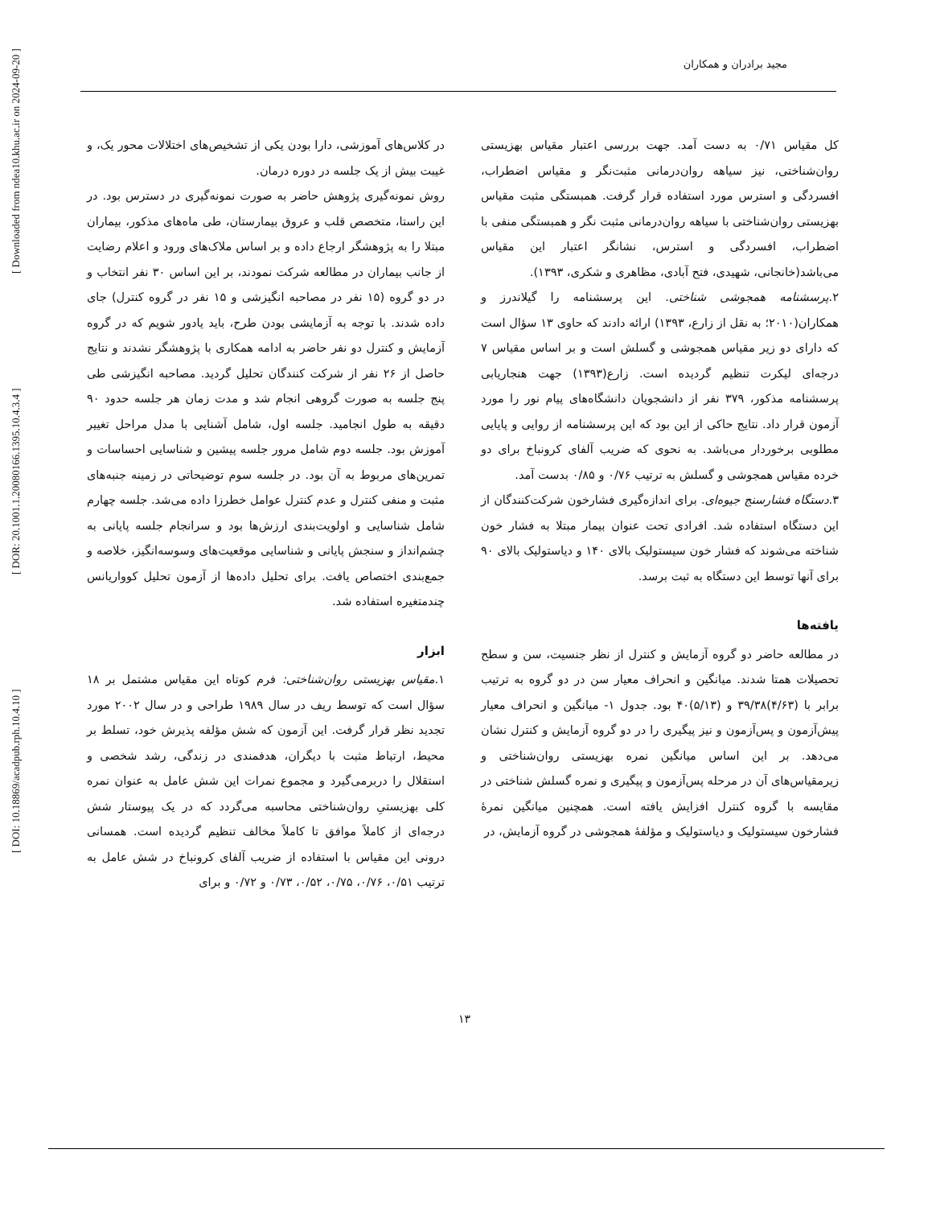مجید برادران و همکاران
[ DOI: 10.18869/acadpub.rph.10.4.10 ] [ DOR: 20.1001.1.20080166.1395.10.4.3.4 ] [ Downloaded from ndea10.khu.ac.ir on 2024-09-20 ]
در کلاس‌های آموزشی، دارا بودن یکی از تشخیص‌های اختلالات محور یک، و غیبت بیش از یک جلسه در دوره درمان.
روش نمونه‌گیری پژوهش حاضر به صورت نمونه‌گیری در دسترس بود. در این راستا، متخصص قلب و عروق بیمارستان، طی ماه‌های مذکور، بیماران مبتلا را به پژوهشگر ارجاع داده و بر اساس ملاک‌های ورود و اعلام رضایت از جانب بیماران در مطالعه شرکت نمودند، بر این اساس ۳۰ نفر انتخاب و در دو گروه (۱۵ نفر در مصاحبه انگیزشی و ۱۵ نفر در گروه کنترل) جای داده شدند. با توجه به آزمایشی بودن طرح، باید یادور شویم که در گروه آزمایش و کنترل دو نفر حاضر به ادامه همکاری با پژوهشگر نشدند و نتایج حاصل از ۲۶ نفر از شرکت کنندگان تحلیل گردید. مصاحبه انگیزشی طی پنج جلسه به صورت گروهی انجام شد و مدت زمان هر جلسه حدود ۹۰ دقیقه به طول انجامید. جلسه اول، شامل آشنایی با مدل مراحل تغییر آموزش بود. جلسه دوم شامل مرور جلسه پیشین و شناسایی احساسات و تمرین‌های مربوط به آن بود. در جلسه سوم توضیحاتی در زمینه جنبه‌های مثبت و منفی کنترل و عدم کنترل عوامل خطرزا داده می‌شد. جلسه چهارم شامل شناسایی و اولویت‌بندی ارزش‌ها بود و سرانجام جلسه پایانی به چشم‌انداز و سنجش پایانی و شناسایی موقعیت‌های وسوسه‌انگیز، خلاصه و جمع‌بندی اختصاص یافت. برای تحلیل داده‌ها از آزمون تحلیل کوواریانس چندمتغیره استفاده شد.
ابزار
۱.مقیاس بهزیستی روان‌شناختی: فرم کوتاه این مقیاس مشتمل بر ۱۸ سؤال است که توسط ریف در سال ۱۹۸۹ طراحی و در سال ۲۰۰۲ مورد تجدید نظر قرار گرفت. این آزمون که شش مؤلفه پذیرش خود، تسلط بر محیط، ارتباط مثبت با دیگران، هدفمندی در زندگی، رشد شخصی و استقلال را دربرمی‌گیرد و مجموع نمرات این شش عامل به عنوان نمره کلی بهزیستیِ روان‌شناختی محاسبه می‌گردد که در یک پیوستار شش درجه‌ای از کاملاً موافق تا کاملاً مخالف تنظیم گردیده است. همسانی درونی این مقیاس با استفاده از ضریب آلفای کرونباخ در شش عامل به ترتیب ۰/۵۱، ۰/۷۶، ۰/۷۵، ۰/۵۲، ۰/۷۳ و ۰/۷۲ و برای
کل مقیاس ۰/۷۱ به دست آمد. جهت بررسی اعتبار مقیاس بهزیستی روان‌شناختی، نیز سیاهه روان‌درمانی مثبت‌نگر و مقیاس اضطراب، افسردگی و استرس مورد استفاده قرار گرفت. همبستگی مثبت مقیاس بهزیستی روان‌شناختی با سیاهه روان‌درمانی مثبت نگر و همبستگی منفی با اضطراب، افسردگی و استرس، نشانگر اعتبار این مقیاس می‌باشد(خانجانی، شهیدی، فتح آبادی، مظاهری و شکری، ۱۳۹۳).
۲.پرسشنامه همجوشی شناختی. این پرسشنامه را گیلاندرز و همکاران(۲۰۱۰؛ به نقل از زارع، ۱۳۹۳) ارائه دادند که حاوی ۱۳ سؤال است که دارای دو زیر مقیاس همجوشی و گسلش است و بر اساس مقیاس ۷ درجه‌ای لیکرت تنظیم گردیده است. زارع(۱۳۹۳) جهت هنجاریابی پرسشنامه مذکور، ۳۷۹ نفر از دانشجویان دانشگاه‌های پیام نور را مورد آزمون قرار داد. نتایج حاکی از این بود که این پرسشنامه از روایی و پایایی مطلوبی برخوردار می‌باشد. به نحوی که ضریب آلفای کرونباخ برای دو خرده مقیاس همجوشی و گسلش به ترتیب ۰/۷۶ و ۰/۸۵ بدست آمد.
۳.دستگاه فشارسنج جیوه‌ای. برای اندازه‌گیری فشارخون شرکت‌کنندگان از این دستگاه استفاده شد. افرادی تحت عنوان بیمار مبتلا به فشار خون شناخته می‌شوند که فشار خون سیستولیک بالای ۱۴۰ و دیاستولیک بالای ۹۰ برای آنها توسط این دستگاه به ثبت برسد.
یافته‌ها
در مطالعه حاضر دو گروه آزمایش و کنترل از نظر جنسیت، سن و سطح تحصیلات همتا شدند. میانگین و انحراف معیار سن در دو گروه به ترتیب برابر با (۴/۶۳)۳۹/۳۸ و (۵/۱۳)۴۰ بود. جدول ۱- میانگین و انحراف معیار پیش‌آزمون و پس‌آزمون و نیز پیگیری را در دو گروه آزمایش و کنترل نشان می‌دهد. بر این اساس میانگین نمره بهزیستی روان‌شناختی و زیرمقیاس‌های آن در مرحله پس‌آزمون و پیگیری و نمره گسلش شناختی در مقایسه با گروه کنترل افزایش یافته است. همچنین میانگین نمرهٔ فشارخون سیستولیک و دیاستولیک و مؤلفهٔ همجوشی در گروه آزمایش، در
۱۳